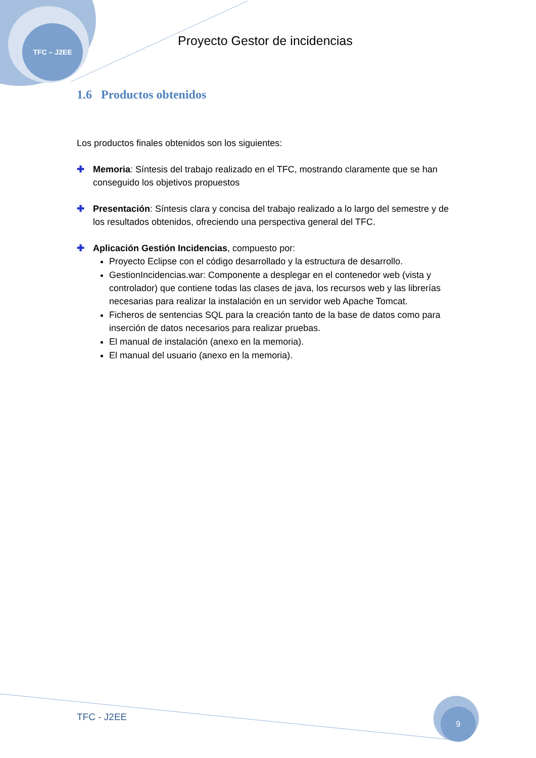TFC – J2EE
Proyecto Gestor de incidencias
1.6 Productos obtenidos
Los productos finales obtenidos son los siguientes:
✚ Memoria: Síntesis del trabajo realizado en el TFC, mostrando claramente que se han conseguido los objetivos propuestos
✚ Presentación: Síntesis clara y concisa del trabajo realizado a lo largo del semestre y de los resultados obtenidos, ofreciendo una perspectiva general del TFC.
✚ Aplicación Gestión Incidencias, compuesto por:
Proyecto Eclipse con el código desarrollado y la estructura de desarrollo.
GestionIncidencias.war: Componente a desplegar en el contenedor web (vista y controlador) que contiene todas las clases de java, los recursos web y las librerías necesarias para realizar la instalación en un servidor web Apache Tomcat.
Ficheros de sentencias SQL para la creación tanto de la base de datos como para inserción de datos necesarios para realizar pruebas.
El manual de instalación (anexo en la memoria).
El manual del usuario (anexo en la memoria).
TFC - J2EE
9